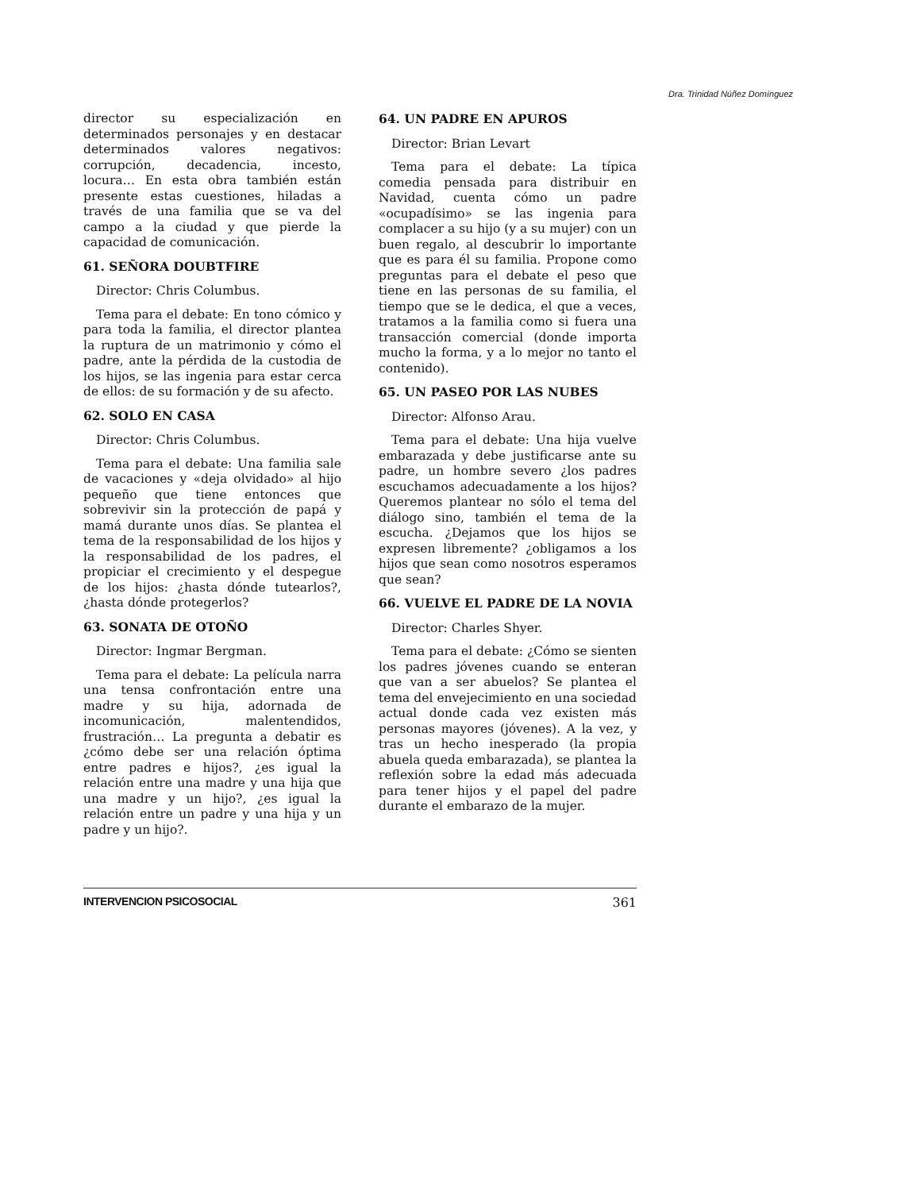Dra. Trinidad Núñez Domínguez
director su especialización en determinados personajes y en destacar determinados valores negativos: corrupción, decadencia, incesto, locura… En esta obra también están presente estas cuestiones, hiladas a través de una familia que se va del campo a la ciudad y que pierde la capacidad de comunicación.
61. SEÑORA DOUBTFIRE
Director: Chris Columbus.
Tema para el debate: En tono cómico y para toda la familia, el director plantea la ruptura de un matrimonio y cómo el padre, ante la pérdida de la custodia de los hijos, se las ingenia para estar cerca de ellos: de su formación y de su afecto.
62. SOLO EN CASA
Director: Chris Columbus.
Tema para el debate: Una familia sale de vacaciones y «deja olvidado» al hijo pequeño que tiene entonces que sobrevivir sin la protección de papá y mamá durante unos días. Se plantea el tema de la responsabilidad de los hijos y la responsabilidad de los padres, el propiciar el crecimiento y el despegue de los hijos: ¿hasta dónde tutearlos?, ¿hasta dónde protegerlos?
63. SONATA DE OTOÑO
Director: Ingmar Bergman.
Tema para el debate: La película narra una tensa confrontación entre una madre y su hija, adornada de incomunicación, malentendidos, frustración… La pregunta a debatir es ¿cómo debe ser una relación óptima entre padres e hijos?, ¿es igual la relación entre una madre y una hija que una madre y un hijo?, ¿es igual la relación entre un padre y una hija y un padre y un hijo?.
64. UN PADRE EN APUROS
Director: Brian Levart
Tema para el debate: La típica comedia pensada para distribuir en Navidad, cuenta cómo un padre «ocupadísimo» se las ingenia para complacer a su hijo (y a su mujer) con un buen regalo, al descubrir lo importante que es para él su familia. Propone como preguntas para el debate el peso que tiene en las personas de su familia, el tiempo que se le dedica, el que a veces, tratamos a la familia como si fuera una transacción comercial (donde importa mucho la forma, y a lo mejor no tanto el contenido).
65. UN PASEO POR LAS NUBES
Director: Alfonso Arau.
Tema para el debate: Una hija vuelve embarazada y debe justificarse ante su padre, un hombre severo ¿los padres escuchamos adecuadamente a los hijos? Queremos plantear no sólo el tema del diálogo sino, también el tema de la escucha. ¿Dejamos que los hijos se expresen libremente? ¿obligamos a los hijos que sean como nosotros esperamos que sean?
66. VUELVE EL PADRE DE LA NOVIA
Director: Charles Shyer.
Tema para el debate: ¿Cómo se sienten los padres jóvenes cuando se enteran que van a ser abuelos? Se plantea el tema del envejecimiento en una sociedad actual donde cada vez existen más personas mayores (jóvenes). A la vez, y tras un hecho inesperado (la propia abuela queda embarazada), se plantea la reflexión sobre la edad más adecuada para tener hijos y el papel del padre durante el embarazo de la mujer.
INTERVENCION PSICOSOCIAL 361